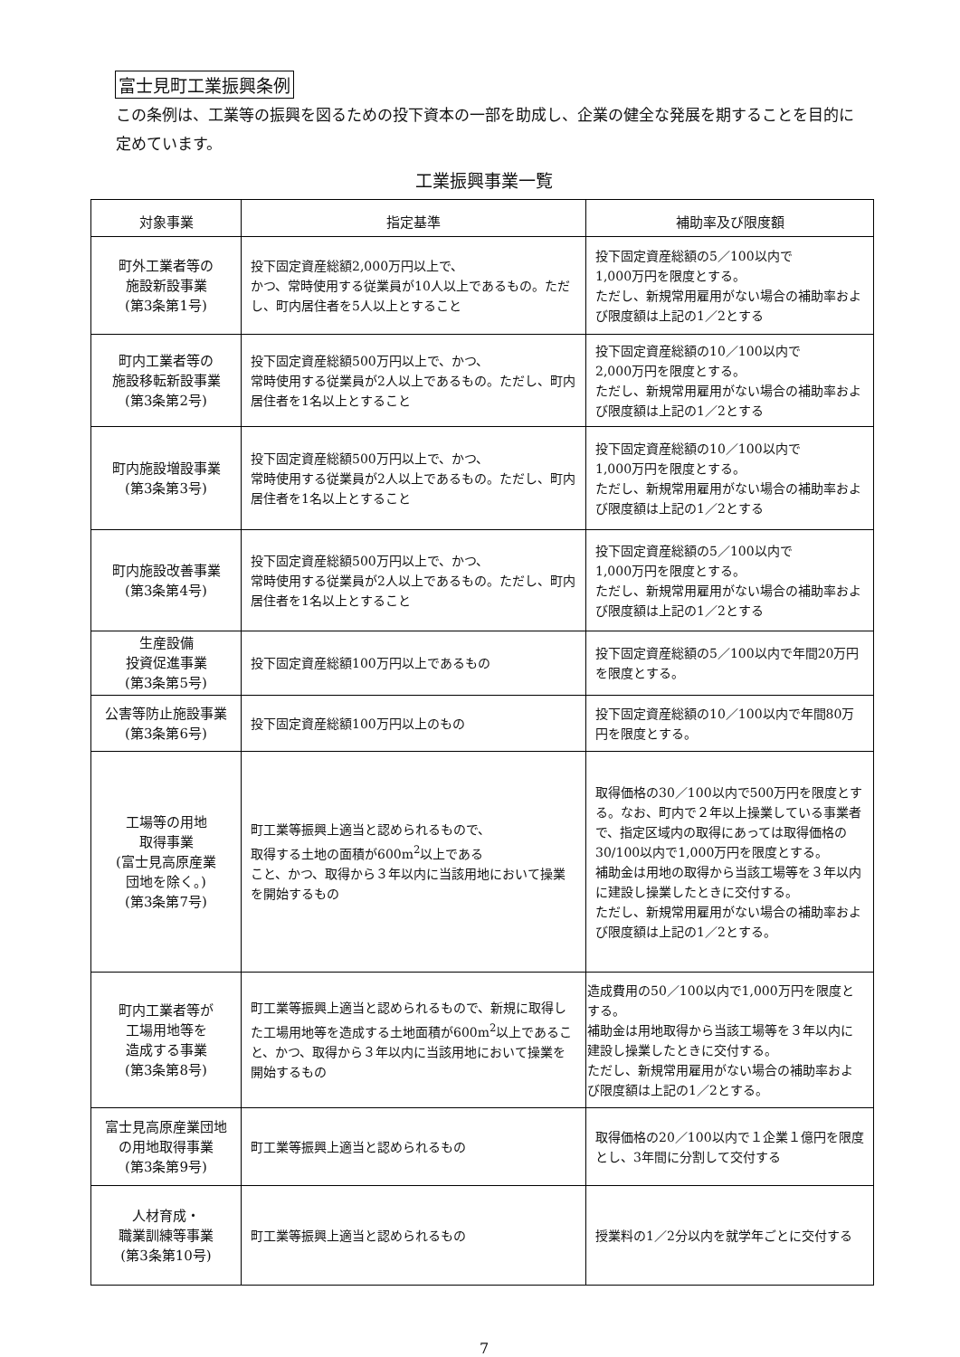富士見町工業振興条例
この条例は、工業等の振興を図るための投下資本の一部を助成し、企業の健全な発展を期することを目的に定めています。
工業振興事業一覧
| 対象事業 | 指定基準 | 補助率及び限度額 |
| --- | --- | --- |
| 町外工業者等の 施設新設事業 (第3条第1号) | 投下固定資産総額2,000万円以上で、 かつ、常時使用する従業員が10人以上であるもの。ただし、町内居住者を5人以上とすること | 投下固定資産総額の5／100以内で 1,000万円を限度とする。 ただし、新規常用雇用がない場合の補助率および限度額は上記の1／2とする |
| 町内工業者等の 施設移転新設事業 (第3条第2号) | 投下固定資産総額500万円以上で、かつ、 常時使用する従業員が2人以上であるもの。ただし、町内居住者を1名以上とすること | 投下固定資産総額の10／100以内で 2,000万円を限度とする。 ただし、新規常用雇用がない場合の補助率および限度額は上記の1／2とする |
| 町内施設増設事業 (第3条第3号) | 投下固定資産総額500万円以上で、かつ、 常時使用する従業員が2人以上であるもの。ただし、町内居住者を1名以上とすること | 投下固定資産総額の10／100以内で 1,000万円を限度とする。 ただし、新規常用雇用がない場合の補助率および限度額は上記の1／2とする |
| 町内施設改善事業 (第3条第4号) | 投下固定資産総額500万円以上で、かつ、 常時使用する従業員が2人以上であるもの。ただし、町内居住者を1名以上とすること | 投下固定資産総額の5／100以内で 1,000万円を限度とする。 ただし、新規常用雇用がない場合の補助率および限度額は上記の1／2とする |
| 生産設備 投資促進事業 (第3条第5号) | 投下固定資産総額100万円以上であるもの | 投下固定資産総額の5／100以内で年間20万円を限度とする。 |
| 公害等防止施設事業 (第3条第6号) | 投下固定資産総額100万円以上のもの | 投下固定資産総額の10／100以内で年間80万円を限度とする。 |
| 工場等の用地 取得事業 (富士見高原産業 団地を除く。) (第3条第7号) | 町工業等振興上適当と認められるもので、 取得する土地の面積が600m<sup>2</sup>以上である こと、かつ、取得から３年以内に当該用地において操業を開始するもの | 取得価格の30／100以内で500万円を限度とする。なお、町内で２年以上操業している事業者で、指定区域内の取得にあっては取得価格の30/100以内で1,000万円を限度とする。 補助金は用地の取得から当該工場等を３年以内に建設し操業したときに交付する。 ただし、新規常用雇用がない場合の補助率および限度額は上記の1／2とする。 |
| 町内工業者等が 工場用地等を 造成する事業 (第3条第8号) | 町工業等振興上適当と認められるもので、新規に取得した工場用地等を造成する土地面積が600m<sup>2</sup>以上であること、かつ、取得から３年以内に当該用地において操業を開始するもの | 造成費用の50／100以内で1,000万円を限度とする。 補助金は用地取得から当該工場等を３年以内に建設し操業したときに交付する。 ただし、新規常用雇用がない場合の補助率および限度額は上記の1／2とする。 |
| 富士見高原産業団地 の用地取得事業 (第3条第9号) | 町工業等振興上適当と認められるもの | 取得価格の20／100以内で１企業１億円を限度とし、3年間に分割して交付する |
| 人材育成・ 職業訓練等事業 (第3条第10号) | 町工業等振興上適当と認められるもの | 授業料の1／2分以内を就学年ごとに交付する |
7